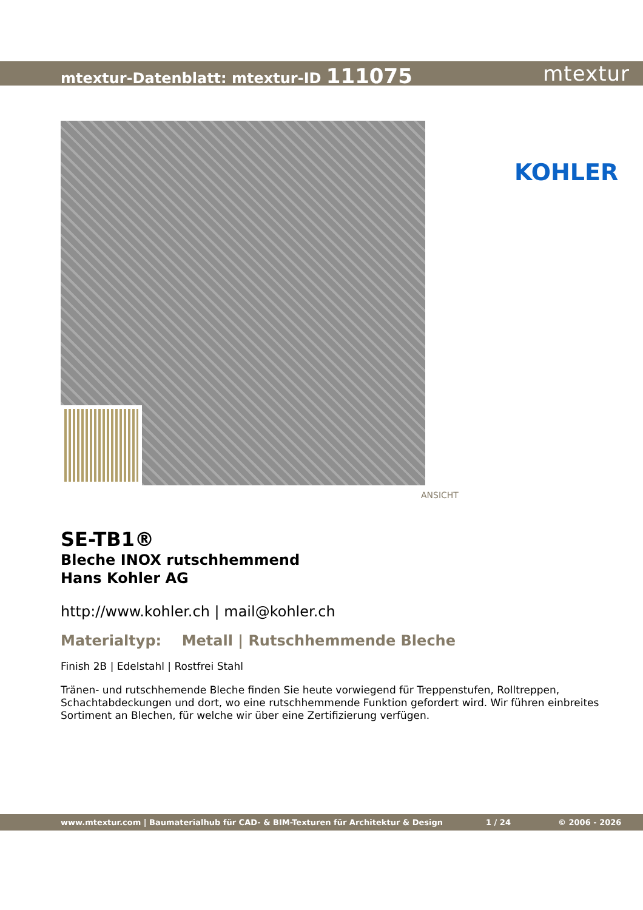mtextur-Datenblatt: mtextur-ID 111075
mtextur
KOHLER
ANSICHT
SE-TB1®
Bleche INOX rutschhemmend
Hans Kohler AG
http://www.kohler.ch | mail@kohler.ch
Materialtyp: Metall | Rutschhemmende Bleche
Finish 2B | Edelstahl | Rostfrei Stahl
Tränen- und rutschhemende Bleche finden Sie heute vorwiegend für Treppenstufen, Rolltreppen, Schachtabdeckungen und dort, wo eine rutschhemmende Funktion gefordert wird. Wir führen einbreites Sortiment an Blechen, für welche wir über eine Zertifizierung verfügen.
www.mtextur.com | Baumaterialhub für CAD- & BIM-Texturen für Architektur & Design 1 / 24 © 2006 - 2026